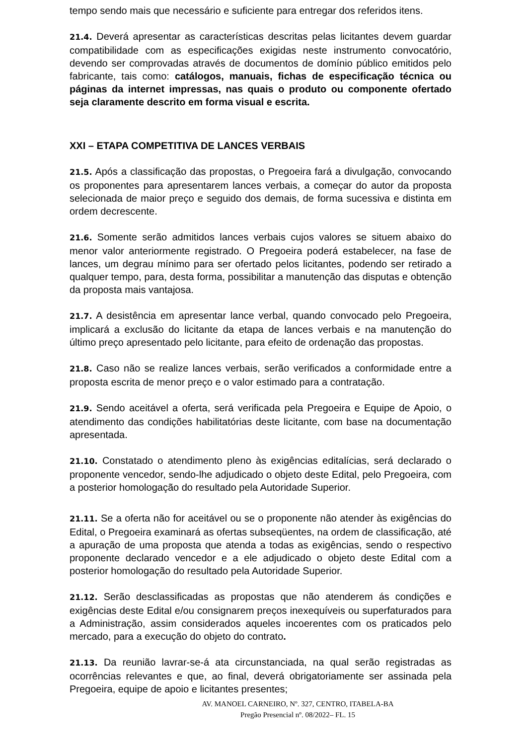tempo sendo mais que necessário e suficiente para entregar dos referidos itens.
21.4. Deverá apresentar as características descritas pelas licitantes devem guardar compatibilidade com as especificações exigidas neste instrumento convocatório, devendo ser comprovadas através de documentos de domínio público emitidos pelo fabricante, tais como: catálogos, manuais, fichas de especificação técnica ou páginas da internet impressas, nas quais o produto ou componente ofertado seja claramente descrito em forma visual e escrita.
XXI – ETAPA COMPETITIVA DE LANCES VERBAIS
21.5. Após a classificação das propostas, o Pregoeira fará a divulgação, convocando os proponentes para apresentarem lances verbais, a começar do autor da proposta selecionada de maior preço e seguido dos demais, de forma sucessiva e distinta em ordem decrescente.
21.6. Somente serão admitidos lances verbais cujos valores se situem abaixo do menor valor anteriormente registrado. O Pregoeira poderá estabelecer, na fase de lances, um degrau mínimo para ser ofertado pelos licitantes, podendo ser retirado a qualquer tempo, para, desta forma, possibilitar a manutenção das disputas e obtenção da proposta mais vantajosa.
21.7. A desistência em apresentar lance verbal, quando convocado pelo Pregoeira, implicará a exclusão do licitante da etapa de lances verbais e na manutenção do último preço apresentado pelo licitante, para efeito de ordenação das propostas.
21.8. Caso não se realize lances verbais, serão verificados a conformidade entre a proposta escrita de menor preço e o valor estimado para a contratação.
21.9. Sendo aceitável a oferta, será verificada pela Pregoeira e Equipe de Apoio, o atendimento das condições habilitatórias deste licitante, com base na documentação apresentada.
21.10. Constatado o atendimento pleno às exigências editalícias, será declarado o proponente vencedor, sendo-lhe adjudicado o objeto deste Edital, pelo Pregoeira, com a posterior homologação do resultado pela Autoridade Superior.
21.11. Se a oferta não for aceitável ou se o proponente não atender às exigências do Edital, o Pregoeira examinará as ofertas subseqüentes, na ordem de classificação, até a apuração de uma proposta que atenda a todas as exigências, sendo o respectivo proponente declarado vencedor e a ele adjudicado o objeto deste Edital com a posterior homologação do resultado pela Autoridade Superior.
21.12. Serão desclassificadas as propostas que não atenderem ás condições e exigências deste Edital e/ou consignarem preços inexequíveis ou superfaturados para a Administração, assim considerados aqueles incoerentes com os praticados pelo mercado, para a execução do objeto do contrato.
21.13. Da reunião lavrar-se-á ata circunstanciada, na qual serão registradas as ocorrências relevantes e que, ao final, deverá obrigatoriamente ser assinada pela Pregoeira, equipe de apoio e licitantes presentes;
AV. MANOEL CARNEIRO, Nº. 327, CENTRO, ITABELA-BA
Pregão Presencial nº. 08/2022– FL. 15